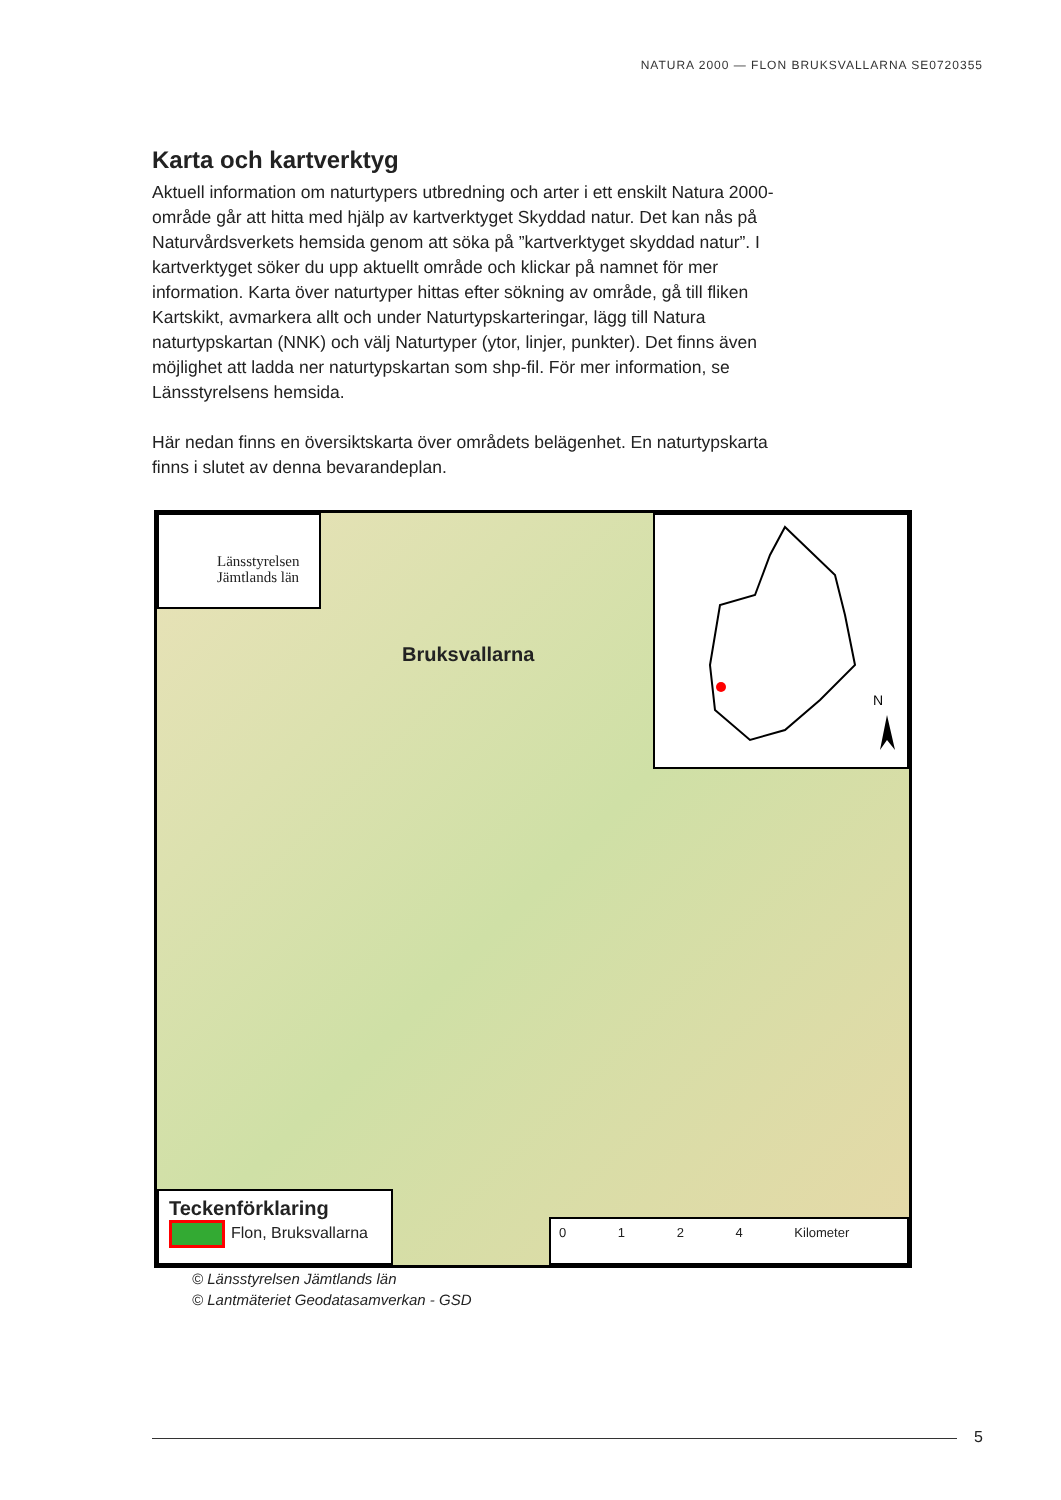NATURA 2000 — FLON BRUKSVALLARNA SE0720355
Karta och kartverktyg
Aktuell information om naturtypers utbredning och arter i ett enskilt Natura 2000-område går att hitta med hjälp av kartverktyget Skyddad natur. Det kan nås på Naturvårdsverkets hemsida genom att söka på ”kartverktyget skyddad natur”. I kartverktyget söker du upp aktuellt område och klickar på namnet för mer information. Karta över naturtyper hittas efter sökning av område, gå till fliken Kartskikt, avmarkera allt och under Naturtypskarteringar, lägg till Natura naturtypskartan (NNK) och välj Naturtyper (ytor, linjer, punkter). Det finns även möjlighet att ladda ner naturtypskartan som shp-fil. För mer information, se Länsstyrelsens hemsida.
Här nedan finns en översiktskarta över områdets belägenhet. En naturtypskarta finns i slutet av denna bevarandeplan.
Länsstyrelsen
Jämtlands län
Bruksvallarna
N
Teckenförklaring
Flon, Bruksvallarna
0 1 2 4 Kilometer
© Länsstyrelsen Jämtlands län
© Lantmäteriet Geodatasamverkan - GSD
5